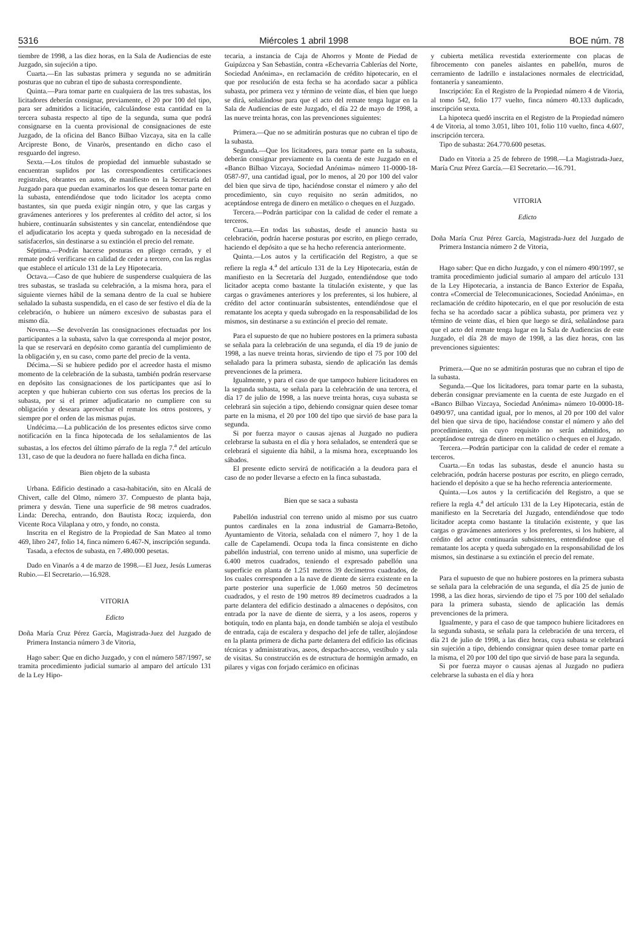5316 Miércoles 1 abril 1998 BOE núm. 78
tiembre de 1998, a las diez horas, en la Sala de Audiencias de este Juzgado, sin sujeción a tipo.
Cuarta.—En las subastas primera y segunda no se admitirán posturas que no cubran el tipo de subasta correspondiente.
Quinta.—Para tomar parte en cualquiera de las tres subastas, los licitadores deberán consignar, previamente, el 20 por 100 del tipo, para ser admitidos a licitación, calculándose esta cantidad en la tercera subasta respecto al tipo de la segunda, suma que podrá consignarse en la cuenta provisional de consignaciones de este Juzgado, de la oficina del Banco Bilbao Vizcaya, sita en la calle Arcipreste Bono, de Vinaròs, presentando en dicho caso el resguardo del ingreso.
Sexta.—Los títulos de propiedad del inmueble subastado se encuentran suplidos por las correspondientes certificaciones registrales, obrantes en autos, de manifiesto en la Secretaría del Juzgado para que puedan examinarlos los que deseen tomar parte en la subasta, entendiéndose que todo licitador los acepta como bastantes, sin que pueda exigir ningún otro, y que las cargas y gravámenes anteriores y los preferentes al crédito del actor, si los hubiere, continuarán subsistentes y sin cancelar, entendiéndose que el adjudicatario los acepta y queda subrogado en la necesidad de satisfacerlos, sin destinarse a su extinción el precio del remate.
Séptima.—Podrán hacerse posturas en pliego cerrado, y el remate podrá verificarse en calidad de ceder a tercero, con las reglas que establece el artículo 131 de la Ley Hipotecaria.
Octava.—Caso de que hubiere de suspenderse cualquiera de las tres subastas, se traslada su celebración, a la misma hora, para el siguiente viernes hábil de la semana dentro de la cual se hubiere señalado la subasta suspendida, en el caso de ser festivo el día de la celebración, o hubiere un número excesivo de subastas para el mismo día.
Novena.—Se devolverán las consignaciones efectuadas por los participantes a la subasta, salvo la que corresponda al mejor postor, la que se reservará en depósito como garantía del cumplimiento de la obligación y, en su caso, como parte del precio de la venta.
Décima.—Si se hubiere pedido por el acreedor hasta el mismo momento de la celebración de la subasta, también podrán reservarse en depósito las consignaciones de los participantes que así lo acepten y que hubieran cubierto con sus ofertas los precios de la subasta, por si el primer adjudicatario no cumpliere con su obligación y deseara aprovechar el remate los otros postores, y siempre por el orden de las mismas pujas.
Undécima.—La publicación de los presentes edictos sirve como notificación en la finca hipotecada de los señalamientos de las subastas, a los efectos del último párrafo de la regla 7.<sup>a</sup> del artículo 131, caso de que la deudora no fuere hallada en dicha finca.
Bien objeto de la subasta
Urbana. Edificio destinado a casa-habitación, sito en Alcalá de Chivert, calle del Olmo, número 37. Compuesto de planta baja, primera y desván. Tiene una superficie de 98 metros cuadrados. Linda: Derecha, entrando, don Bautista Roca; izquierda, don Vicente Roca Vilaplana y otro, y fondo, no consta.
Inscrita en el Registro de la Propiedad de San Mateo al tomo 469, libro 247, folio 14, finca número 6.467-N, inscripción segunda.
Tasada, a efectos de subasta, en 7.480.000 pesetas.
Dado en Vinarós a 4 de marzo de 1998.—El Juez, Jesús Lumeras Rubio.—El Secretario.—16.928.
VITORIA
Edicto
Doña María Cruz Pérez García, Magistrada-Juez del Juzgado de Primera Instancia número 3 de Vitoria,
Hago saber: Que en dicho Juzgado, y con el número 587/1997, se tramita procedimiento judicial sumario al amparo del artículo 131 de la Ley Hipo-
tecaria, a instancia de Caja de Ahorros y Monte de Piedad de Guipúzcoa y San Sebastián, contra «Echevarria Cablerías del Norte, Sociedad Anónima», en reclamación de crédito hipotecario, en el que por resolución de esta fecha se ha acordado sacar a pública subasta, por primera vez y término de veinte días, el bien que luego se dirá, señalándose para que el acto del remate tenga lugar en la Sala de Audiencias de este Juzgado, el día 22 de mayo de 1998, a las nueve treinta horas, con las prevenciones siguientes:
Primera.—Que no se admitirán posturas que no cubran el tipo de la subasta.
Segunda.—Que los licitadores, para tomar parte en la subasta, deberán consignar previamente en la cuenta de este Juzgado en el «Banco Bilbao Vizcaya, Sociedad Anónima» número 11-0000-18-0587-97, una cantidad igual, por lo menos, al 20 por 100 del valor del bien que sirva de tipo, haciéndose constar el número y año del procedimiento, sin cuyo requisito no serán admitidos, no aceptándose entrega de dinero en metálico o cheques en el Juzgado.
Tercera.—Podrán participar con la calidad de ceder el remate a terceros.
Cuarta.—En todas las subastas, desde el anuncio hasta su celebración, podrán hacerse posturas por escrito, en pliego cerrado, haciendo el depósito a que se ha hecho referencia anteriormente.
Quinta.—Los autos y la certificación del Registro, a que se refiere la regla 4.<sup>a</sup> del artículo 131 de la Ley Hipotecaria, están de manifiesto en la Secretaría del Juzgado, entendiéndose que todo licitador acepta como bastante la titulación existente, y que las cargas o gravámenes anteriores y los preferentes, si los hubiere, al crédito del actor continuarán subsistentes, entendiéndose que el rematante los acepta y queda subrogado en la responsabilidad de los mismos, sin destinarse a su extinción el precio del remate.
Para el supuesto de que no hubiere postores en la primera subasta se señala para la celebración de una segunda, el día 19 de junio de 1998, a las nueve treinta horas, sirviendo de tipo el 75 por 100 del señalado para la primera subasta, siendo de aplicación las demás prevenciones de la primera.
Igualmente, y para el caso de que tampoco hubiere licitadores en la segunda subasta, se señala para la celebración de una tercera, el día 17 de julio de 1998, a las nueve treinta horas, cuya subasta se celebrará sin sujeción a tipo, debiendo consignar quien desee tomar parte en la misma, el 20 por 100 del tipo que sirvió de base para la segunda.
Si por fuerza mayor o causas ajenas al Juzgado no pudiera celebrarse la subasta en el día y hora señalados, se entenderá que se celebrará el siguiente día hábil, a la misma hora, exceptuando los sábados.
El presente edicto servirá de notificación a la deudora para el caso de no poder llevarse a efecto en la finca subastada.
Bien que se saca a subasta
Pabellón industrial con terreno unido al mismo por sus cuatro puntos cardinales en la zona industrial de Gamarra-Betoño, Ayuntamiento de Vitoria, señalada con el número 7, hoy 1 de la calle de Capelamendi. Ocupa toda la finca consistente en dicho pabellón industrial, con terreno unido al mismo, una superficie de 6.400 metros cuadrados, teniendo el expresado pabellón una superficie en planta de 1.251 metros 39 decímetros cuadrados, de los cuales corresponden a la nave de diente de sierra existente en la parte posterior una superficie de 1.060 metros 50 decímetros cuadrados, y el resto de 190 metros 89 decímetros cuadrados a la parte delantera del edificio destinado a almacenes o depósitos, con entrada por la nave de diente de sierra, y a los aseos, roperos y botiquín, todo en planta baja, en donde también se aloja el vestíbulo de entrada, caja de escalera y despacho del jefe de taller, alojándose en la planta primera de dicha parte delantera del edificio las oficinas técnicas y administrativas, aseos, despacho-acceso, vestíbulo y sala de visitas. Su construcción es de estructura de hormigón armado, en pilares y vigas con forjado cerámico en oficinas
y cubierta metálica revestida exteriormente con placas de fibrocemento con paneles aislantes en pabellón, muros de cerramiento de ladrillo e instalaciones normales de electricidad, fontanería y saneamiento.
Inscripción: En el Registro de la Propiedad número 4 de Vitoria, al tomo 542, folio 177 vuelto, finca número 40.133 duplicado, inscripción sexta.
La hipoteca quedó inscrita en el Registro de la Propiedad número 4 de Vitoria, al tomo 3.051, libro 101, folio 110 vuelto, finca 4.607, inscripción tercera.
Tipo de subasta: 264.770.600 pesetas.
Dado en Vitoria a 25 de febrero de 1998.—La Magistrada-Juez, María Cruz Pérez García.—El Secretario.—16.791.
VITORIA
Edicto
Doña María Cruz Pérez García, Magistrada-Juez del Juzgado de Primera Instancia número 2 de Vitoria,
Hago saber: Que en dicho Juzgado, y con el número 490/1997, se tramita procedimiento judicial sumario al amparo del artículo 131 de la Ley Hipotecaria, a instancia de Banco Exterior de España, contra «Comercial de Telecomunicaciones, Sociedad Anónima», en reclamación de crédito hipotecario, en el que por resolución de esta fecha se ha acordado sacar a pública subasta, por primera vez y término de veinte días, el bien que luego se dirá, señalándose para que el acto del remate tenga lugar en la Sala de Audiencias de este Juzgado, el día 28 de mayo de 1998, a las diez horas, con las prevenciones siguientes:
Primera.—Que no se admitirán posturas que no cubran el tipo de la subasta.
Segunda.—Que los licitadores, para tomar parte en la subasta, deberán consignar previamente en la cuenta de este Juzgado en el «Banco Bilbao Vizcaya, Sociedad Anónima» número 10-0000-18-0490/97, una cantidad igual, por lo menos, al 20 por 100 del valor del bien que sirva de tipo, haciéndose constar el número y año del procedimiento, sin cuyo requisito no serán admitidos, no aceptándose entrega de dinero en metálico o cheques en el Juzgado.
Tercera.—Podrán participar con la calidad de ceder el remate a terceros.
Cuarta.—En todas las subastas, desde el anuncio hasta su celebración, podrán hacerse posturas por escrito, en pliego cerrado, haciendo el depósito a que se ha hecho referencia anteriormente.
Quinta.—Los autos y la certificación del Registro, a que se refiere la regla 4.<sup>a</sup> del artículo 131 de la Ley Hipotecaria, están de manifiesto en la Secretaría del Juzgado, entendiéndose que todo licitador acepta como bastante la titulación existente, y que las cargas o gravámenes anteriores y los preferentes, si los hubiere, al crédito del actor continuarán subsistentes, entendiéndose que el rematante los acepta y queda subrogado en la responsabilidad de los mismos, sin destinarse a su extinción el precio del remate.
Para el supuesto de que no hubiere postores en la primera subasta se señala para la celebración de una segunda, el día 25 de junio de 1998, a las diez horas, sirviendo de tipo el 75 por 100 del señalado para la primera subasta, siendo de aplicación las demás prevenciones de la primera.
Igualmente, y para el caso de que tampoco hubiere licitadores en la segunda subasta, se señala para la celebración de una tercera, el día 21 de julio de 1998, a las diez horas, cuya subasta se celebrará sin sujeción a tipo, debiendo consignar quien desee tomar parte en la misma, el 20 por 100 del tipo que sirvió de base para la segunda.
Si por fuerza mayor o causas ajenas al Juzgado no pudiera celebrarse la subasta en el día y hora